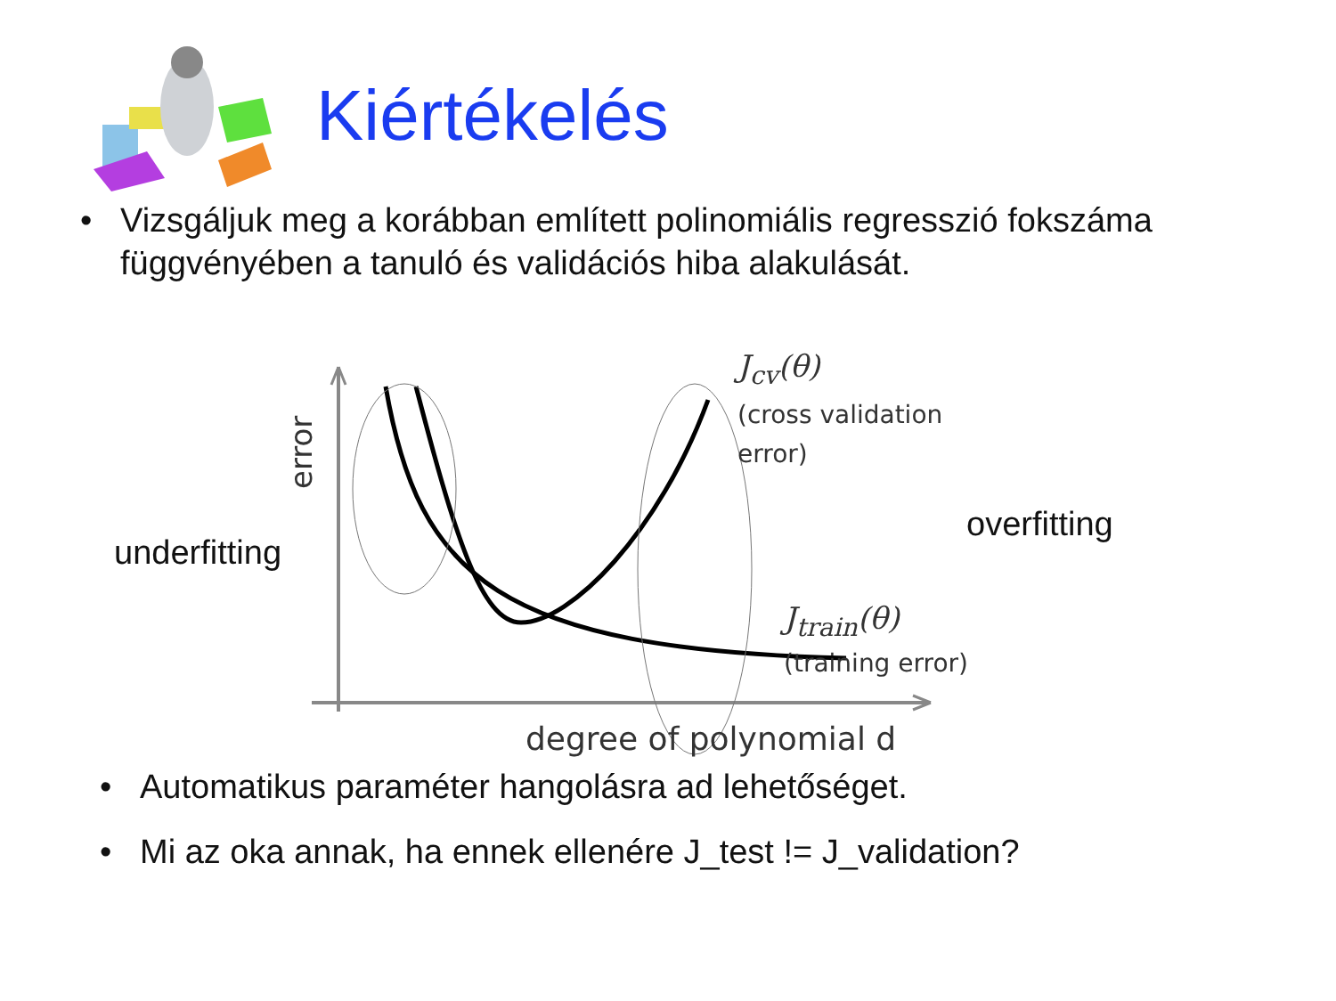Kiértékelés
• Vizsgáljuk meg a korábban említett polinomiális regresszió fokszáma függvényében a tanuló és validációs hiba alakulását.
error
underfitting
overfitting
J<sub>cv</sub>(θ)
(cross validation
error)
J<sub>train</sub>(θ)
(training error)
degree of polynomial d
• Automatikus paraméter hangolásra ad lehetőséget.
• Mi az oka annak, ha ennek ellenére J_test != J_validation?